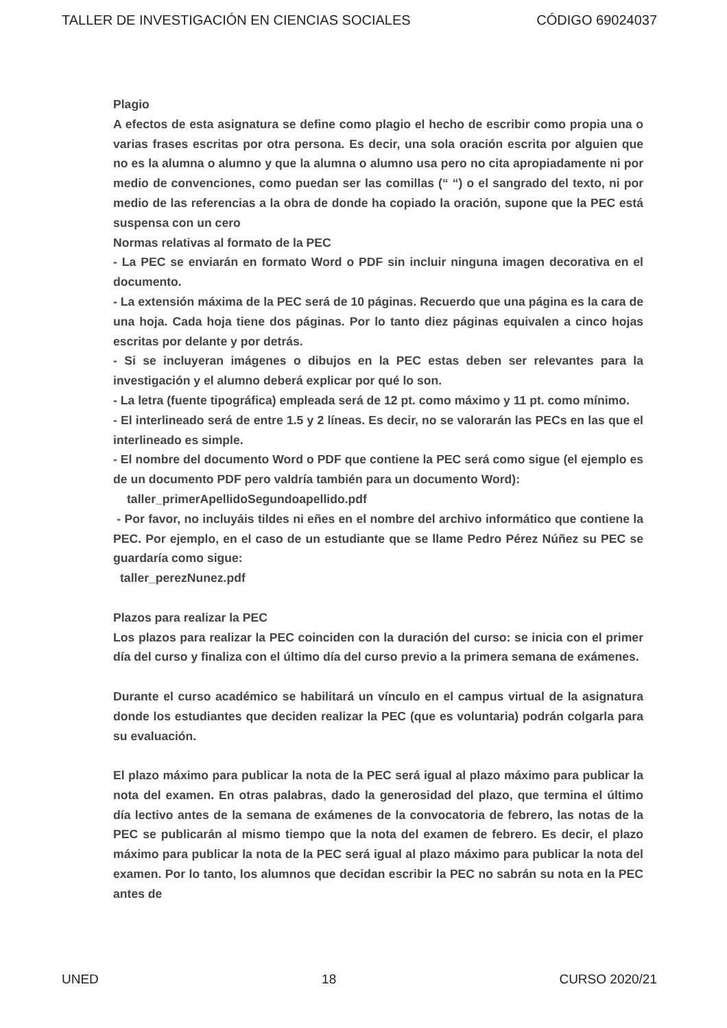TALLER DE INVESTIGACIÓN EN CIENCIAS SOCIALES CÓDIGO 69024037
Plagio
A efectos de esta asignatura se define como plagio el hecho de escribir como propia una o varias frases escritas por otra persona. Es decir, una sola oración escrita por alguien que no es la alumna o alumno y que la alumna o alumno usa pero no cita apropiadamente ni por medio de convenciones, como puedan ser las comillas (“ “) o el sangrado del texto, ni por medio de las referencias a la obra de donde ha copiado la oración, supone que la PEC está suspensa con un cero
Normas relativas al formato de la PEC
- La PEC se enviarán en formato Word o PDF sin incluir ninguna imagen decorativa en el documento.
- La extensión máxima de la PEC será de 10 páginas. Recuerdo que una página es la cara de una hoja. Cada hoja tiene dos páginas. Por lo tanto diez páginas equivalen a cinco hojas escritas por delante y por detrás.
- Si se incluyeran imágenes o dibujos en la PEC estas deben ser relevantes para la investigación y el alumno deberá explicar por qué lo son.
- La letra (fuente tipográfica) empleada será de 12 pt. como máximo y 11 pt. como mínimo.
- El interlineado será de entre 1.5 y 2 líneas. Es decir, no se valorarán las PECs en las que el interlineado es simple.
- El nombre del documento Word o PDF que contiene la PEC será como sigue (el ejemplo es de un documento PDF pero valdría también para un documento Word):
taller_primerApellidoSegundoapellido.pdf
- Por favor, no incluyáis tildes ni eñes en el nombre del archivo informático que contiene la PEC. Por ejemplo, en el caso de un estudiante que se llame Pedro Pérez Núñez su PEC se guardaría como sigue:
taller_perezNunez.pdf
Plazos para realizar la PEC
Los plazos para realizar la PEC coinciden con la duración del curso: se inicia con el primer día del curso y finaliza con el último día del curso previo a la primera semana de exámenes.
Durante el curso académico se habilitará un vínculo en el campus virtual de la asignatura donde los estudiantes que deciden realizar la PEC (que es voluntaria) podrán colgarla para su evaluación.
El plazo máximo para publicar la nota de la PEC será igual al plazo máximo para publicar la nota del examen. En otras palabras, dado la generosidad del plazo, que termina el último día lectivo antes de la semana de exámenes de la convocatoria de febrero, las notas de la PEC se publicarán al mismo tiempo que la nota del examen de febrero. Es decir, el plazo máximo para publicar la nota de la PEC será igual al plazo máximo para publicar la nota del examen. Por lo tanto, los alumnos que decidan escribir la PEC no sabrán su nota en la PEC antes de
UNED 18 CURSO 2020/21